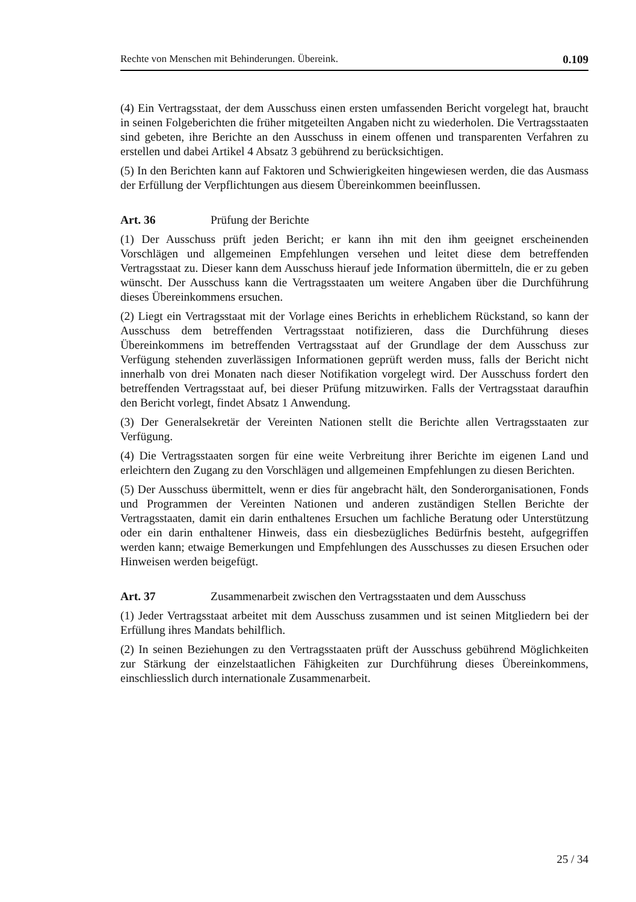Rechte von Menschen mit Behinderungen. Übereink. 0.109
(4) Ein Vertragsstaat, der dem Ausschuss einen ersten umfassenden Bericht vorgelegt hat, braucht in seinen Folgeberichten die früher mitgeteilten Angaben nicht zu wiederholen. Die Vertragsstaaten sind gebeten, ihre Berichte an den Ausschuss in einem offenen und transparenten Verfahren zu erstellen und dabei Artikel 4 Absatz 3 gebührend zu berücksichtigen.
(5) In den Berichten kann auf Faktoren und Schwierigkeiten hingewiesen werden, die das Ausmass der Erfüllung der Verpflichtungen aus diesem Übereinkommen beeinflussen.
Art. 36 Prüfung der Berichte
(1) Der Ausschuss prüft jeden Bericht; er kann ihn mit den ihm geeignet erscheinenden Vorschlägen und allgemeinen Empfehlungen versehen und leitet diese dem betreffenden Vertragsstaat zu. Dieser kann dem Ausschuss hierauf jede Information übermitteln, die er zu geben wünscht. Der Ausschuss kann die Vertragsstaaten um weitere Angaben über die Durchführung dieses Übereinkommens ersuchen.
(2) Liegt ein Vertragsstaat mit der Vorlage eines Berichts in erheblichem Rückstand, so kann der Ausschuss dem betreffenden Vertragsstaat notifizieren, dass die Durchführung dieses Übereinkommens im betreffenden Vertragsstaat auf der Grundlage der dem Ausschuss zur Verfügung stehenden zuverlässigen Informationen geprüft werden muss, falls der Bericht nicht innerhalb von drei Monaten nach dieser Notifikation vorgelegt wird. Der Ausschuss fordert den betreffenden Vertragsstaat auf, bei dieser Prüfung mitzuwirken. Falls der Vertragsstaat daraufhin den Bericht vorlegt, findet Absatz 1 Anwendung.
(3) Der Generalsekretär der Vereinten Nationen stellt die Berichte allen Vertragsstaaten zur Verfügung.
(4) Die Vertragsstaaten sorgen für eine weite Verbreitung ihrer Berichte im eigenen Land und erleichtern den Zugang zu den Vorschlägen und allgemeinen Empfehlungen zu diesen Berichten.
(5) Der Ausschuss übermittelt, wenn er dies für angebracht hält, den Sonderorganisationen, Fonds und Programmen der Vereinten Nationen und anderen zuständigen Stellen Berichte der Vertragsstaaten, damit ein darin enthaltenes Ersuchen um fachliche Beratung oder Unterstützung oder ein darin enthaltener Hinweis, dass ein diesbezügliches Bedürfnis besteht, aufgegriffen werden kann; etwaige Bemerkungen und Empfehlungen des Ausschusses zu diesen Ersuchen oder Hinweisen werden beigefügt.
Art. 37 Zusammenarbeit zwischen den Vertragsstaaten und dem Ausschuss
(1) Jeder Vertragsstaat arbeitet mit dem Ausschuss zusammen und ist seinen Mitgliedern bei der Erfüllung ihres Mandats behilflich.
(2) In seinen Beziehungen zu den Vertragsstaaten prüft der Ausschuss gebührend Möglichkeiten zur Stärkung der einzelstaatlichen Fähigkeiten zur Durchführung dieses Übereinkommens, einschliesslich durch internationale Zusammenarbeit.
25 / 34